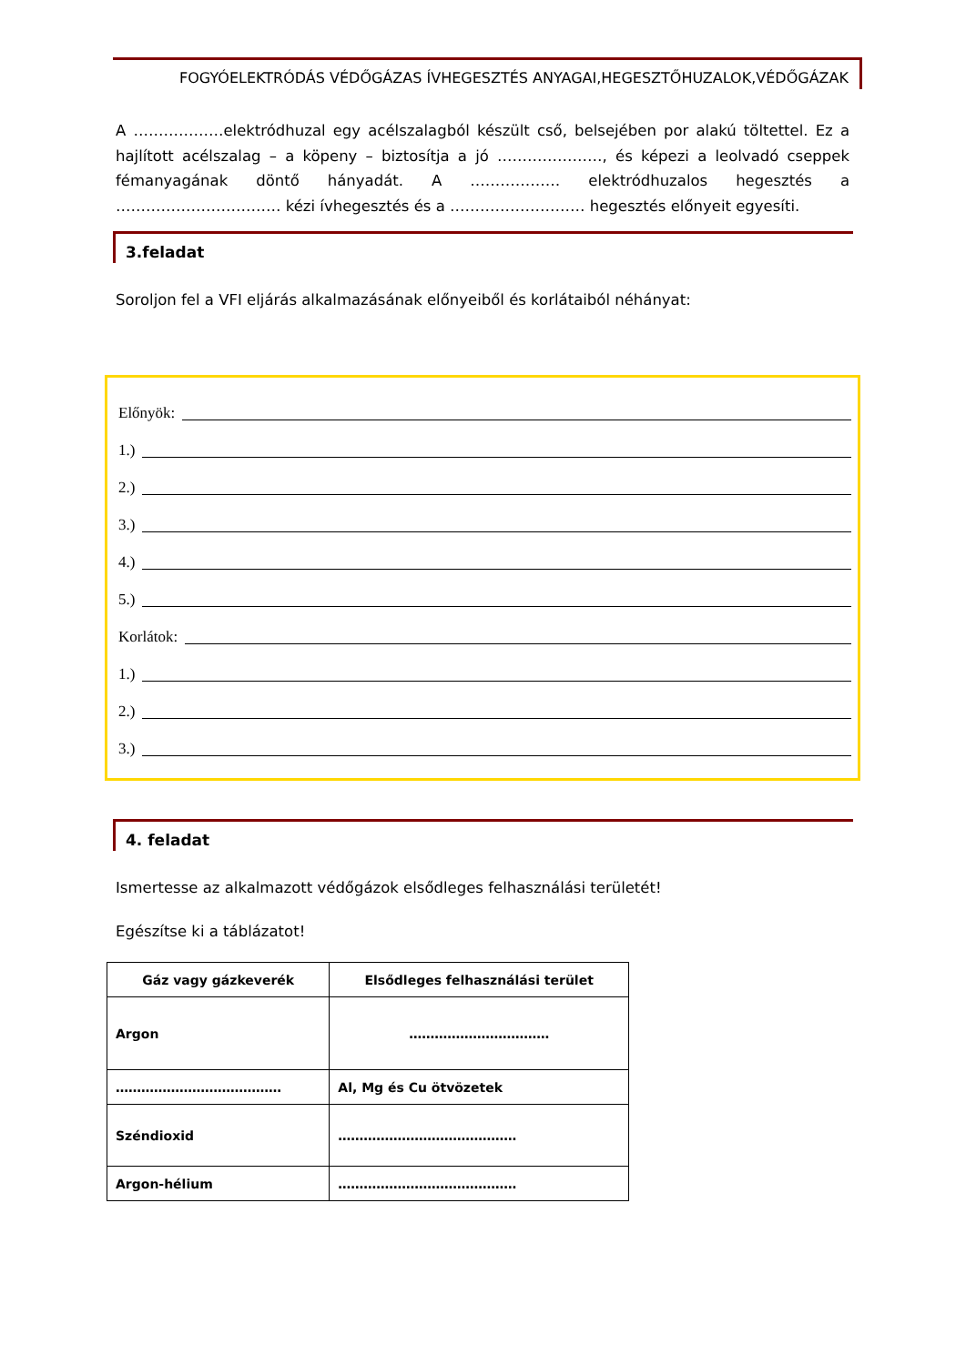FOGYÓELEKTRÓDÁS VÉDŐGÁZAS ÍVHEGESZTÉS ANYAGAI,HEGESZTŐHUZALOK,VÉDŐGÁZAK
A ………………elektródhuzal egy acélszalagból készült cső, belsejében por alakú töltettel. Ez a hajlított acélszalag – a köpeny – biztosítja a jó …………………, és képezi a leolvadó cseppek fémanyagának döntő hányadát. A ……………… elektródhuzalos hegesztés a …………………………… kézi ívhegesztés és a ……………………… hegesztés előnyeit egyesíti.
3.feladat
Soroljon fel a VFI eljárás alkalmazásának előnyeiből és korlátaiból néhányat:
Előnyök:
1.)
2.)
3.)
4.)
5.)
Korlátok:
1.)
2.)
3.)
4. feladat
Ismertesse az alkalmazott védőgázok elsődleges felhasználási területét!
Egészítse ki a táblázatot!
| Gáz vagy gázkeverék | Elsődleges felhasználási terület |
| --- | --- |
| Argon | …………………………… |
| ………………………………… | Al, Mg és Cu ötvözetek |
| Széndioxid | …………………………………… |
| Argon-hélium | …………………………………… |